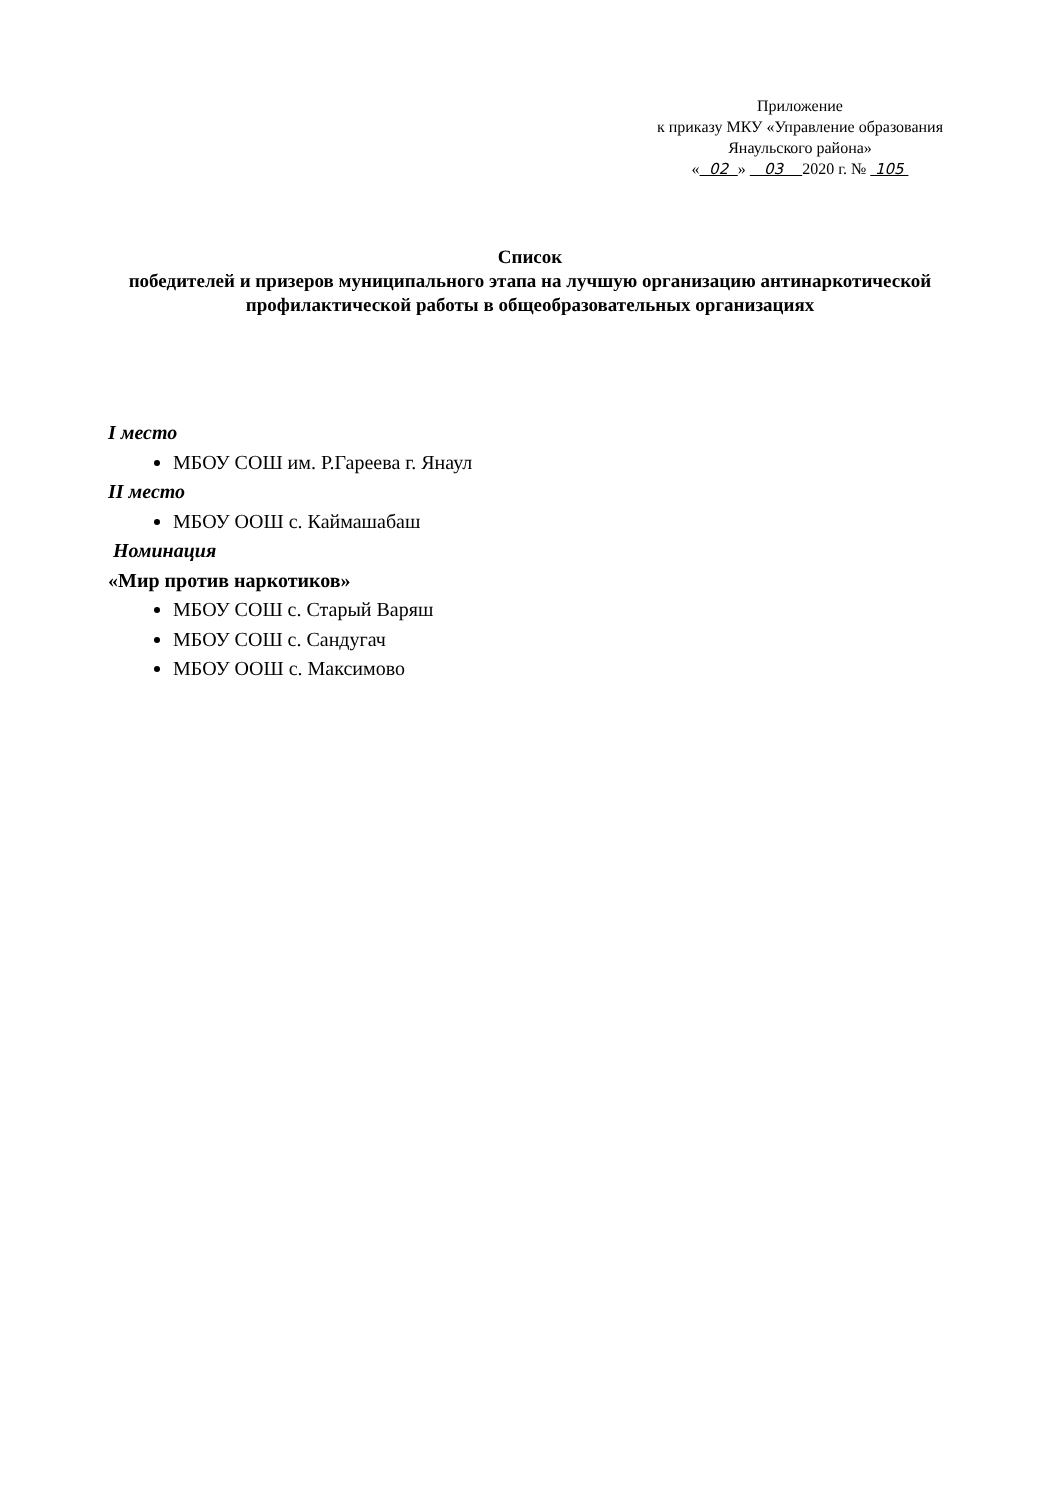Приложение
к приказу МКУ «Управление образования
Янаульского района»
« 02 » 03 2020 г. № 105
Список
победителей и призеров муниципального этапа на лучшую организацию антинаркотической профилактической работы в общеобразовательных организациях
I место
МБОУ СОШ им. Р.Гареева г. Янаул
II место
МБОУ ООШ с. Каймашабаш
Номинация
«Мир против наркотиков»
МБОУ СОШ с. Старый Варяш
МБОУ СОШ с. Сандугач
МБОУ ООШ с. Максимово